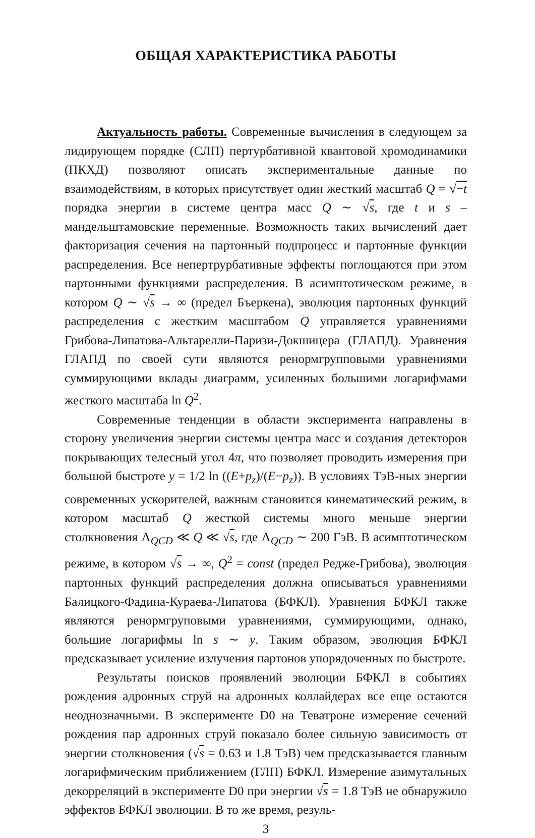ОБЩАЯ ХАРАКТЕРИСТИКА РАБОТЫ
Актуальность работы. Современные вычисления в следующем за лидирующем порядке (СЛП) пертурбативной квантовой хромодинамики (ПКХД) позволяют описать экспериментальные данные по взаимодействиям, в которых присутствует один жесткий масштаб Q = √−t порядка энергии в системе центра масс Q ∼ √s, где t и s – мандельштамовские переменные. Возможность таких вычислений дает факторизация сечения на партонный подпроцесс и партонные функции распределения. Все непертрурбативные эффекты поглощаются при этом партонными функциями распределения. В асимптотическом режиме, в котором Q ∼ √s → ∞ (предел Бъеркена), эволюция партонных функций распределения с жестким масштабом Q управляется уравнениями Грибова-Липатова-Альтарелли-Паризи-Докшицера (ГЛАПД). Уравнения ГЛАПД по своей сути являются ренормгрупповыми уравнениями суммирующими вклады диаграмм, усиленных большими логарифмами жесткого масштаба ln Q<sup>2</sup>.
Современные тенденции в области эксперимента направлены в сторону увеличения энергии системы центра масс и создания детекторов покрывающих телесный угол 4π, что позволяет проводить измерения при большой быстроте y = 1/2 ln ((E+p<sub>z</sub>)/(E−p<sub>z</sub>)). В условиях ТэВ-ных энергии современных ускорителей, важным становится кинематический режим, в котором масштаб Q жесткой системы много меньше энергии столкновения Λ<sub>QCD</sub> ≪ Q ≪ √s, где Λ<sub>QCD</sub> ∼ 200 ГэВ. В асимптотическом режиме, в котором √s → ∞, Q<sup>2</sup> = const (предел Редже-Грибова), эволюция партонных функций распределения должна описываться уравнениями Балицкого-Фадина-Кураева-Липатова (БФКЛ). Уравнения БФКЛ также являются ренормгруповыми уравнениями, суммирующими, однако, большие логарифмы ln s ∼ y. Таким образом, эволюция БФКЛ предсказывает усиление излучения партонов упорядоченных по быстроте.
Результаты поисков проявлений эволюции БФКЛ в событиях рождения адронных струй на адронных коллайдерах все еще остаются неоднозначными. В эксперименте D0 на Теватроне измерение сечений рождения пар адронных струй показало более сильную зависимость от энергии столкновения (√s = 0.63 и 1.8 ТэВ) чем предсказывается главным логарифмическим приближением (ГЛП) БФКЛ. Измерение азимутальных декорреляций в эксперименте D0 при энергии √s = 1.8 ТэВ не обнаружило эффектов БФКЛ эволюции. В то же время, резуль-
3